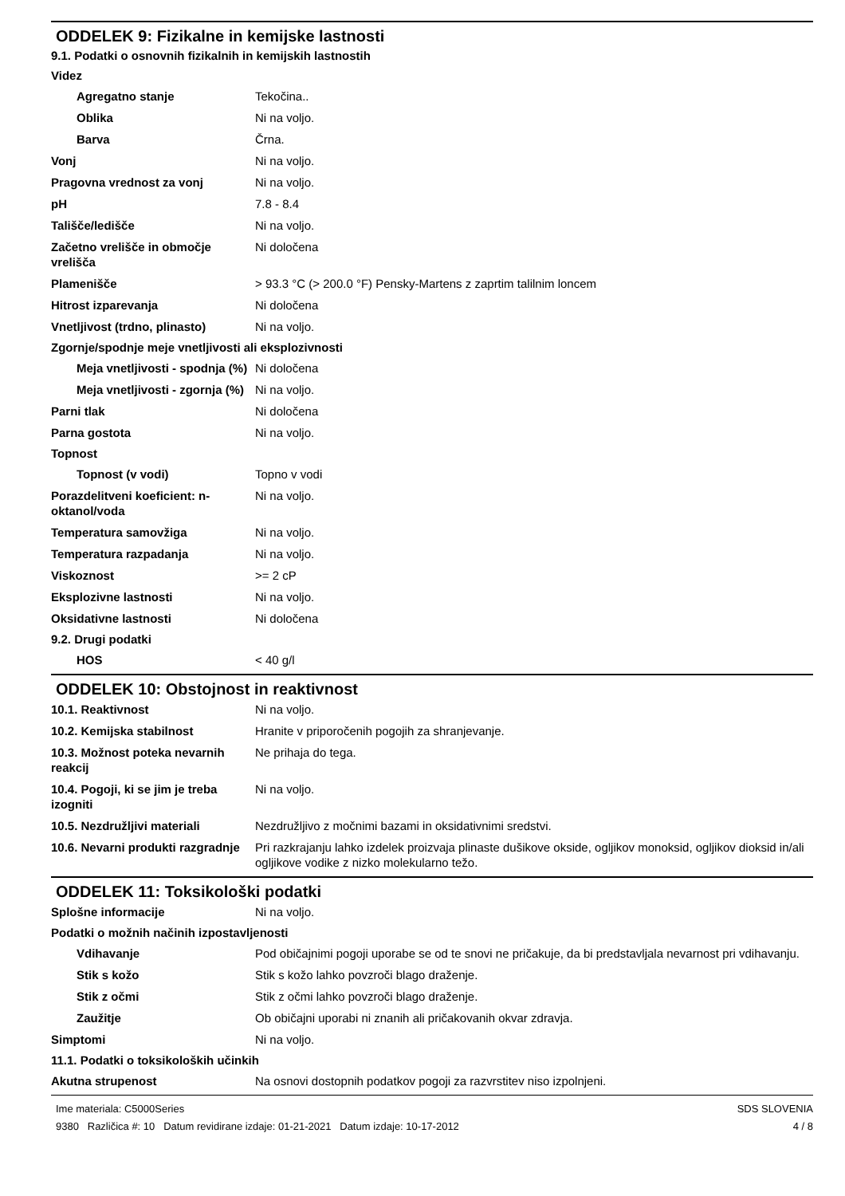ODDELEK 9: Fizikalne in kemijske lastnosti
9.1. Podatki o osnovnih fizikalnih in kemijskih lastnostih
Videz
Agregatno stanje Tekočina..
Oblika Ni na voljo.
Barva Črna.
Vonj Ni na voljo.
Pragovna vrednost za vonj Ni na voljo.
pH 7.8 - 8.4
Tališče/ledišče Ni na voljo.
Začetno vrelišče in območje vrelišča
Ni določena
Plamenišče > 93.3 °C (> 200.0 °F) Pensky-Martens z zaprtim talilnim loncem
Hitrost izparevanja Ni določena
Vnetljivost (trdno, plinasto)
Ni na voljo.
Zgornje/spodnje meje vnetljivosti ali eksplozivnosti
Meja vnetljivosti - spodnja (%)
Ni določena
Meja vnetljivosti - zgornja (%)
Ni na voljo.
Parni tlak Ni določena
Parna gostota Ni na voljo.
Topnost
Topnost (v vodi) Topno v vodi
Porazdelitveni koeficient: n-oktanol/voda
Ni na voljo.
Temperatura samovžiga Ni na voljo.
Temperatura razpadanja Ni na voljo.
Viskoznost >= 2 cP
Eksplozivne lastnosti Ni na voljo.
Oksidativne lastnosti Ni določena
9.2. Drugi podatki
HOS < 40 g/l
ODDELEK 10: Obstojnost in reaktivnost
10.1. Reaktivnost Ni na voljo.
10.2. Kemijska stabilnost Hranite v priporočenih pogojih za shranjevanje.
10.3. Možnost poteka nevarnih reakcij
Ne prihaja do tega.
10.4. Pogoji, ki se jim je treba izogniti
Ni na voljo.
10.5. Nezdružljivi materiali Nezdružljivo z močnimi bazami in oksidativnimi sredstvi.
10.6. Nevarni produkti razgradnje
Pri razkrajanju lahko izdelek proizvaja plinaste dušikove okside, ogljikov monoksid, ogljikov dioksid in/ali ogljikove vodike z nizko molekularno težo.
ODDELEK 11: Toksikološki podatki
Splošne informacije Ni na voljo.
Podatki o možnih načinih izpostavljenosti
Vdihavanje Pod običajnimi pogoji uporabe se od te snovi ne pričakuje, da bi predstavljala nevarnost pri vdihavanju.
Stik s kožo Stik s kožo lahko povzroči blago draženje.
Stik z očmi Stik z očmi lahko povzroči blago draženje.
Zaužitje Ob običajni uporabi ni znanih ali pričakovanih okvar zdravja.
Simptomi Ni na voljo.
11.1. Podatki o toksikoloških učinkih
Akutna strupenost Na osnovi dostopnih podatkov pogoji za razvrstitev niso izpolnjeni.
Ime materiala: C5000Series
9380 Različica #: 10 Datum revidirane izdaje: 01-21-2021 Datum izdaje: 10-17-2012
SDS SLOVENIA
4 / 8